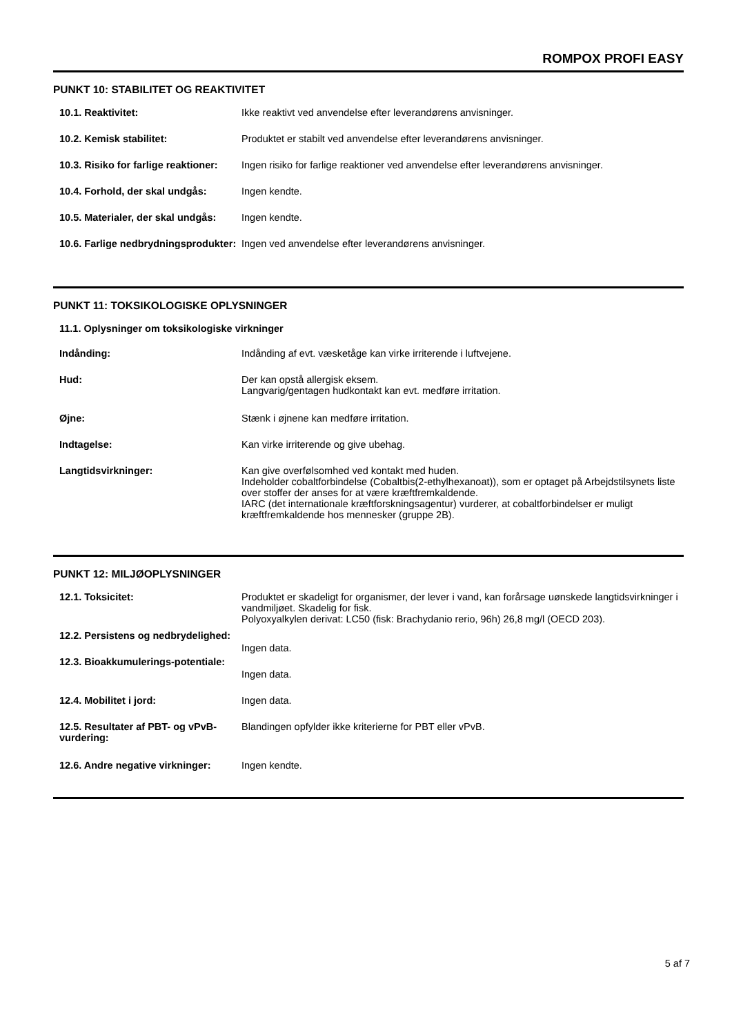ROMPOX PROFI EASY
PUNKT 10: STABILITET OG REAKTIVITET
| 10.1. Reaktivitet: | Ikke reaktivt ved anvendelse efter leverandørens anvisninger. |
| 10.2. Kemisk stabilitet: | Produktet er stabilt ved anvendelse efter leverandørens anvisninger. |
| 10.3. Risiko for farlige reaktioner: | Ingen risiko for farlige reaktioner ved anvendelse efter leverandørens anvisninger. |
| 10.4. Forhold, der skal undgås: | Ingen kendte. |
| 10.5. Materialer, der skal undgås: | Ingen kendte. |
| 10.6. Farlige nedbrydningsprodukter: | Ingen ved anvendelse efter leverandørens anvisninger. |
PUNKT 11: TOKSIKOLOGISKE OPLYSNINGER
11.1. Oplysninger om toksikologiske virkninger
| Indånding: | Indånding af evt. væsketåge kan virke irriterende i luftvejene. |
| Hud: | Der kan opstå allergisk eksem. Langvarig/gentagen hudkontakt kan evt. medføre irritation. |
| Øjne: | Stænk i øjnene kan medføre irritation. |
| Indtagelse: | Kan virke irriterende og give ubehag. |
| Langtidsvirkninger: | Kan give overfølsomhed ved kontakt med huden. Indeholder cobaltforbindelse (Cobaltbis(2-ethylhexanoat)), som er optaget på Arbejdstilsynets liste over stoffer der anses for at være kræftfremkaldende. IARC (det internationale kræftforskningsagentur) vurderer, at cobaltforbindelser er muligt kræftfremkaldende hos mennesker (gruppe 2B). |
PUNKT 12: MILJØOPLYSNINGER
| 12.1. Toksicitet: | Produktet er skadeligt for organismer, der lever i vand, kan forårsage uønskede langtidsvirkninger i vandmiljøet. Skadelig for fisk. Polyoxyalkylen derivat: LC50 (fisk: Brachydanio rerio, 96h) 26,8 mg/l (OECD 203). |
| 12.2. Persistens og nedbrydelighed: | Ingen data. |
| 12.3. Bioakkumulerings-potentiale: | Ingen data. |
| 12.4. Mobilitet i jord: | Ingen data. |
| 12.5. Resultater af PBT- og vPvB-vurdering: | Blandingen opfylder ikke kriterierne for PBT eller vPvB. |
| 12.6. Andre negative virkninger: | Ingen kendte. |
5 af 7